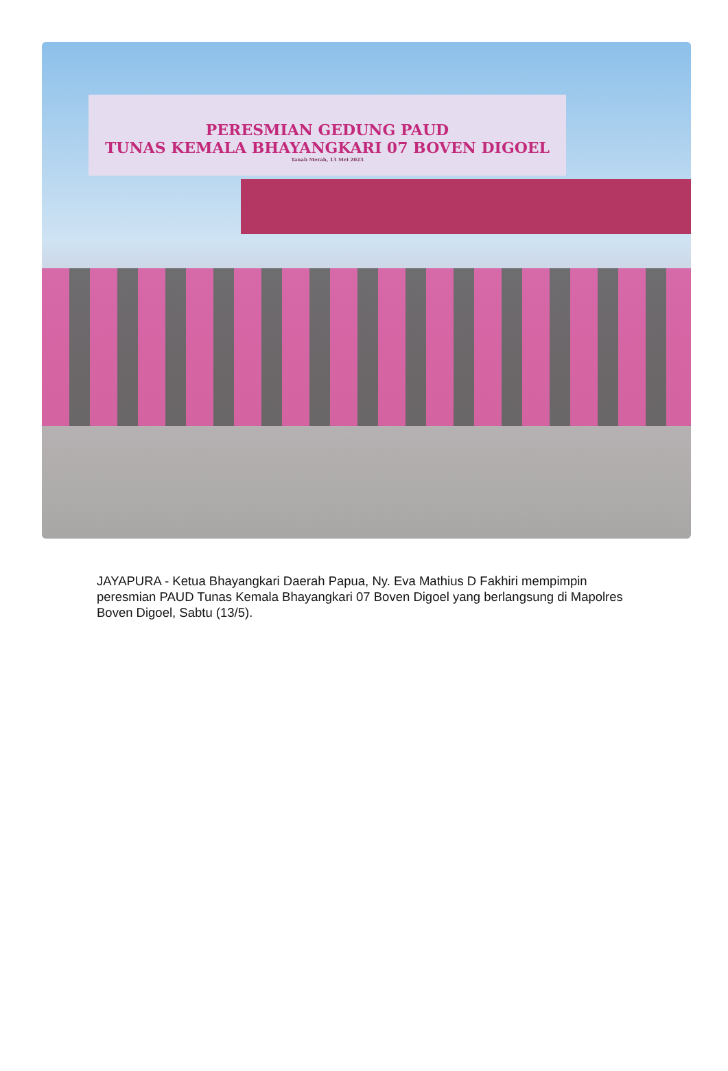PERESMIAN GEDUNG PAUD
TUNAS KEMALA BHAYANGKARI 07 BOVEN DIGOEL
Tanah Merah, 13 Mei 2023
JAYAPURA - Ketua Bhayangkari Daerah Papua, Ny. Eva Mathius D Fakhiri mempimpin peresmian PAUD Tunas Kemala Bhayangkari 07 Boven Digoel yang berlangsung di Mapolres Boven Digoel, Sabtu (13/5).